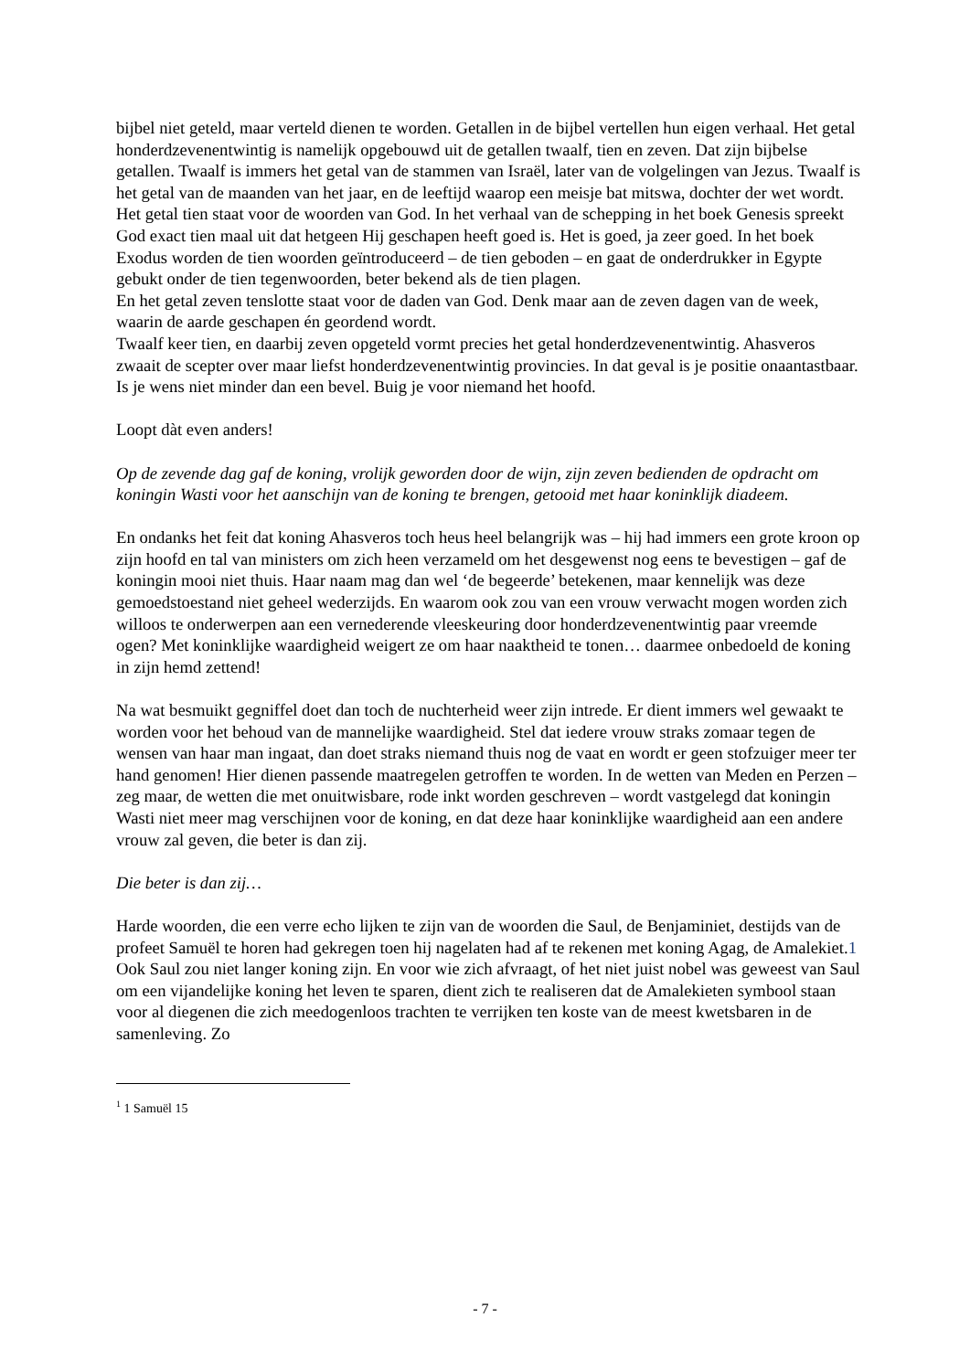bijbel niet geteld, maar verteld dienen te worden. Getallen in de bijbel vertellen hun eigen verhaal. Het getal honderdzevenentwintig is namelijk opgebouwd uit de getallen twaalf, tien en zeven. Dat zijn bijbelse getallen. Twaalf is immers het getal van de stammen van Israël, later van de volgelingen van Jezus. Twaalf is het getal van de maanden van het jaar, en de leeftijd waarop een meisje bat mitswa, dochter der wet wordt. Het getal tien staat voor de woorden van God. In het verhaal van de schepping in het boek Genesis spreekt God exact tien maal uit dat hetgeen Hij geschapen heeft goed is. Het is goed, ja zeer goed. In het boek Exodus worden de tien woorden geïntroduceerd – de tien geboden – en gaat de onderdrukker in Egypte gebukt onder de tien tegenwoorden, beter bekend als de tien plagen.
En het getal zeven tenslotte staat voor de daden van God. Denk maar aan de zeven dagen van de week, waarin de aarde geschapen én geordend wordt.
Twaalf keer tien, en daarbij zeven opgeteld vormt precies het getal honderdzevenentwintig. Ahasveros zwaait de scepter over maar liefst honderdzevenentwintig provincies. In dat geval is je positie onaantastbaar. Is je wens niet minder dan een bevel. Buig je voor niemand het hoofd.
Loopt dàt even anders!
Op de zevende dag gaf de koning, vrolijk geworden door de wijn, zijn zeven bedienden de opdracht om koningin Wasti voor het aanschijn van de koning te brengen, getooid met haar koninklijk diadeem.
En ondanks het feit dat koning Ahasveros toch heus heel belangrijk was – hij had immers een grote kroon op zijn hoofd en tal van ministers om zich heen verzameld om het desgewenst nog eens te bevestigen – gaf de koningin mooi niet thuis. Haar naam mag dan wel ‘de begeerde’ betekenen, maar kennelijk was deze gemoedstoestand niet geheel wederzijds. En waarom ook zou van een vrouw verwacht mogen worden zich willoos te onderwerpen aan een vernederende vleeskeuring door honderdzevenentwintig paar vreemde ogen? Met koninklijke waardigheid weigert ze om haar naaktheid te tonen… daarmee onbedoeld de koning in zijn hemd zettend!
Na wat besmuikt gegniffel doet dan toch de nuchterheid weer zijn intrede. Er dient immers wel gewaakt te worden voor het behoud van de mannelijke waardigheid. Stel dat iedere vrouw straks zomaar tegen de wensen van haar man ingaat, dan doet straks niemand thuis nog de vaat en wordt er geen stofzuiger meer ter hand genomen! Hier dienen passende maatregelen getroffen te worden. In de wetten van Meden en Perzen – zeg maar, de wetten die met onuitwisbare, rode inkt worden geschreven – wordt vastgelegd dat koningin Wasti niet meer mag verschijnen voor de koning, en dat deze haar koninklijke waardigheid aan een andere vrouw zal geven, die beter is dan zij.
Die beter is dan zij…
Harde woorden, die een verre echo lijken te zijn van de woorden die Saul, de Benjaminiet, destijds van de profeet Samuël te horen had gekregen toen hij nagelaten had af te rekenen met koning Agag, de Amalekiet.1 Ook Saul zou niet langer koning zijn. En voor wie zich afvraagt, of het niet juist nobel was geweest van Saul om een vijandelijke koning het leven te sparen, dient zich te realiseren dat de Amalekieten symbool staan voor al diegenen die zich meedogenloos trachten te verrijken ten koste van de meest kwetsbaren in de samenleving. Zo
<sup>1</sup> 1 Samuël 15
- 7 -